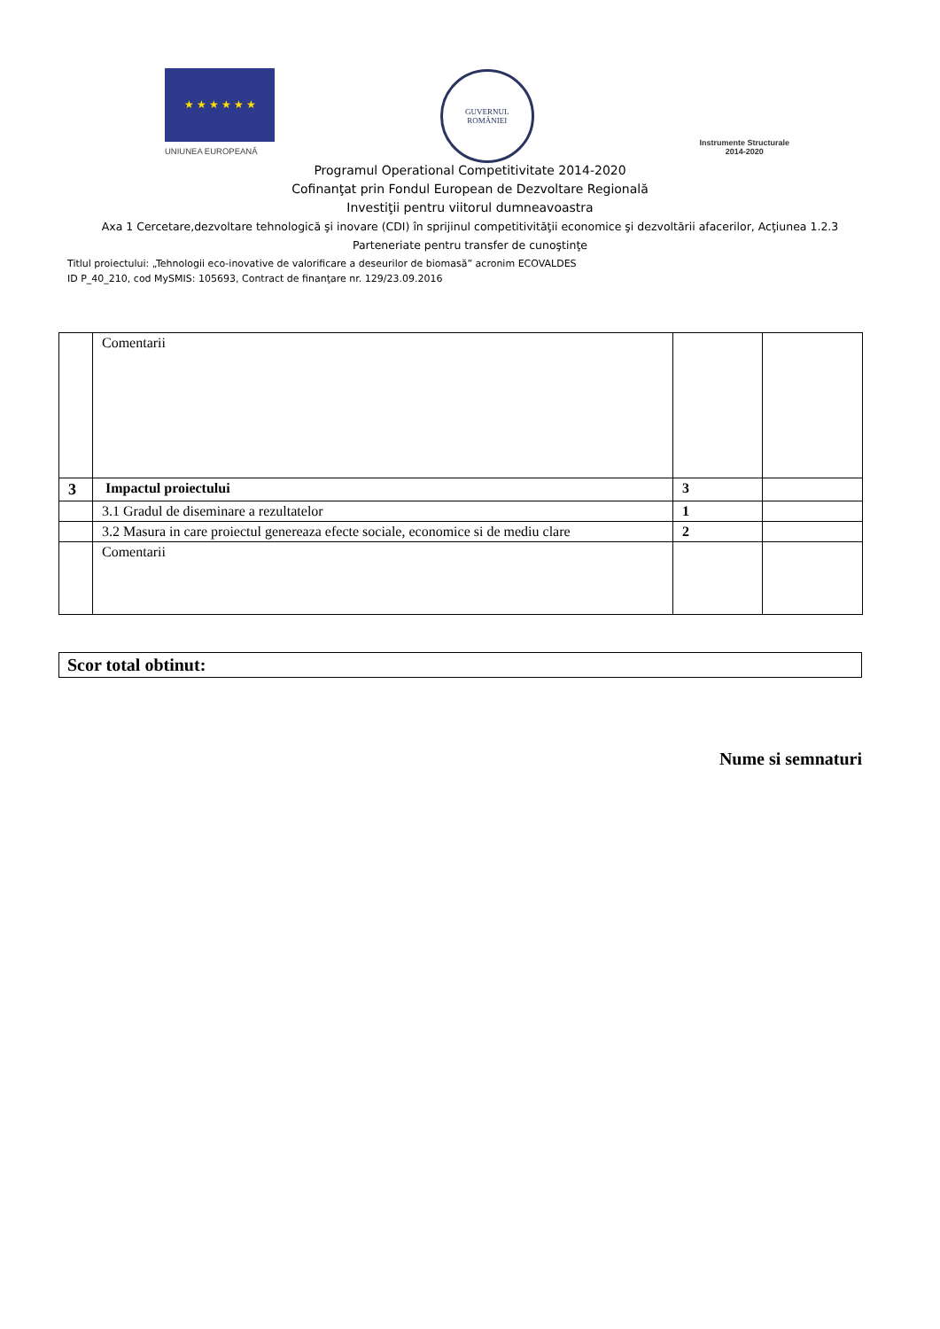★ ★ ★ ★ ★ ★
UNIUNEA EUROPEANĂ
GUVERNUL
ROMÂNIEI
Instrumente Structurale
2014-2020
Programul Operational Competitivitate 2014-2020
Cofinanţat prin Fondul European de Dezvoltare Regională
Investiţii pentru viitorul dumneavoastra
Axa 1 Cercetare,dezvoltare tehnologică şi inovare (CDI) în sprijinul competitivităţii economice şi dezvoltării afacerilor, Acţiunea 1.2.3
Parteneriate pentru transfer de cunoştinţe
Titlul proiectului: „Tehnologii eco-inovative de valorificare a deseurilor de biomasă” acronim ECOVALDES
ID P_40_210, cod MySMIS: 105693, Contract de finanţare nr. 129/23.09.2016
| | Comentarii | | |
| 3 | Impactul proiectului | 3 | |
| | 3.1 Gradul de diseminare a rezultatelor | 1 | |
| | 3.2 Masura in care proiectul genereaza efecte sociale, economice si de mediu clare | 2 | |
| | Comentarii | | |
Scor total obtinut:
Nume si semnaturi